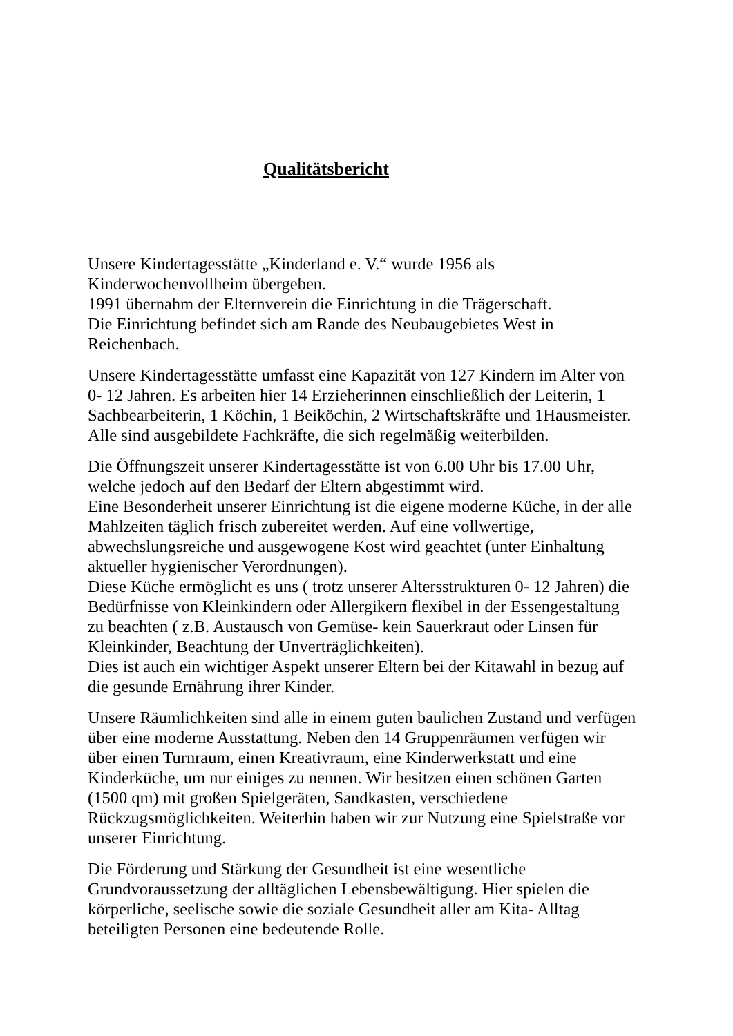Qualitätsbericht
Unsere Kindertagesstätte „Kinderland e. V.“ wurde 1956 als
Kinderwochenvollheim übergeben.
1991 übernahm der Elternverein die Einrichtung in die Trägerschaft.
Die Einrichtung befindet sich am Rande des Neubaugebietes West in
Reichenbach.
Unsere Kindertagesstätte umfasst eine Kapazität von 127 Kindern im Alter von
0- 12 Jahren. Es arbeiten hier 14 Erzieherinnen einschließlich der Leiterin, 1
Sachbearbeiterin, 1 Köchin, 1 Beiköchin, 2 Wirtschaftskräfte und 1Hausmeister.
Alle sind ausgebildete Fachkräfte, die sich regelmäßig weiterbilden.
Die Öffnungszeit unserer Kindertagesstätte ist von 6.00 Uhr bis 17.00 Uhr,
welche jedoch auf den Bedarf der Eltern abgestimmt wird.
Eine Besonderheit unserer Einrichtung ist die eigene moderne Küche, in der alle
Mahlzeiten täglich frisch zubereitet werden. Auf eine vollwertige,
abwechslungsreiche und ausgewogene Kost wird geachtet (unter Einhaltung
aktueller hygienischer Verordnungen).
Diese Küche ermöglicht es uns ( trotz unserer Altersstrukturen 0- 12 Jahren) die
Bedürfnisse von Kleinkindern oder Allergikern flexibel in der Essengestaltung
zu beachten ( z.B. Austausch von Gemüse- kein Sauerkraut oder Linsen für
Kleinkinder, Beachtung der Unverträglichkeiten).
Dies ist auch ein wichtiger Aspekt unserer Eltern bei der Kitawahl in bezug auf
die gesunde Ernährung ihrer Kinder.
Unsere Räumlichkeiten sind alle in einem guten baulichen Zustand und verfügen
über eine moderne Ausstattung. Neben den 14 Gruppenräumen verfügen wir
über einen Turnraum, einen Kreativraum, eine Kinderwerkstatt und eine
Kinderküche, um nur einiges zu nennen. Wir besitzen einen schönen Garten
(1500 qm) mit großen Spielgeräten, Sandkasten, verschiedene
Rückzugsmöglichkeiten. Weiterhin haben wir zur Nutzung eine Spielstraße vor
unserer Einrichtung.
Die Förderung und Stärkung der Gesundheit ist eine wesentliche
Grundvoraussetzung der alltäglichen Lebensbewältigung. Hier spielen die
körperliche, seelische sowie die soziale Gesundheit aller am Kita- Alltag
beteiligten Personen eine bedeutende Rolle.